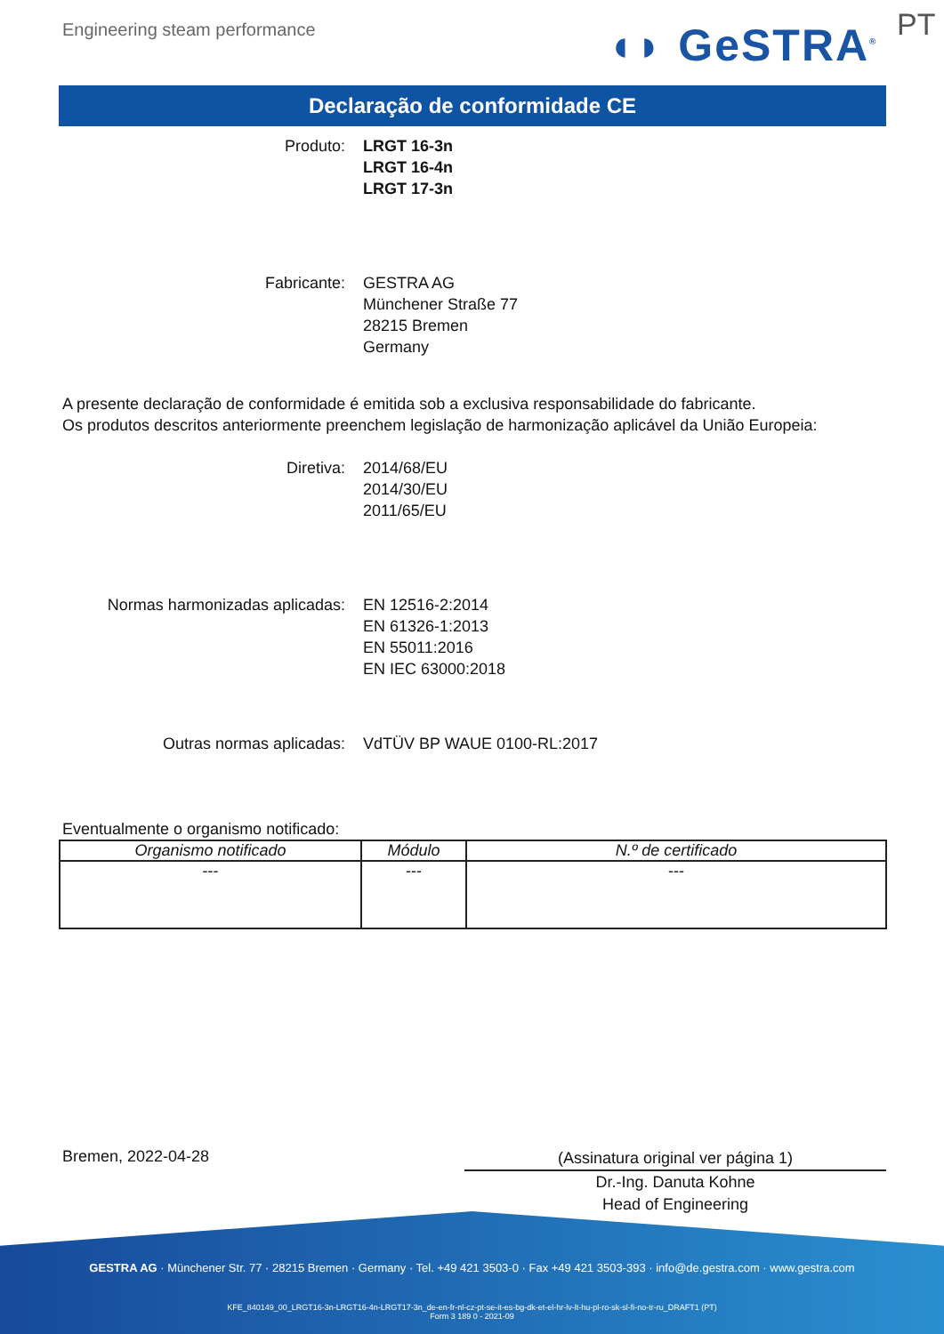Engineering steam performance ◖◗ GeSTRA<sup>®</sup> PT
Declaração de conformidade CE
Produto: LRGT 16-3n
LRGT 16-4n
LRGT 17-3n
Fabricante: GESTRA AG
Münchener Straße 77
28215 Bremen
Germany
A presente declaração de conformidade é emitida sob a exclusiva responsabilidade do fabricante.
Os produtos descritos anteriormente preenchem legislação de harmonização aplicável da União Europeia:
Diretiva: 2014/68/EU
2014/30/EU
2011/65/EU
Normas harmonizadas aplicadas: EN 12516-2:2014
EN 61326-1:2013
EN 55011:2016
EN IEC 63000:2018
Outras normas aplicadas: VdTÜV BP WAUE 0100-RL:2017
Eventualmente o organismo notificado:
| Organismo notificado | Módulo | N.º de certificado |
| --- | --- | --- |
| --- | --- | --- |
Bremen, 2022-04-28
(Assinatura original ver página 1)
Dr.-Ing. Danuta Kohne
Head of Engineering
GESTRA AG · Münchener Str. 77 · 28215 Bremen · Germany · Tel. +49 421 3503-0 · Fax +49 421 3503-393 · info@de.gestra.com · www.gestra.com
KFE_840149_00_LRGT16-3n-LRGT16-4n-LRGT17-3n_de-en-fr-nl-cz-pt-se-it-es-bg-dk-et-el-hr-lv-lt-hu-pl-ro-sk-sl-fi-no-tr-ru_DRAFT1 (PT)
Form 3 189 0 - 2021-09